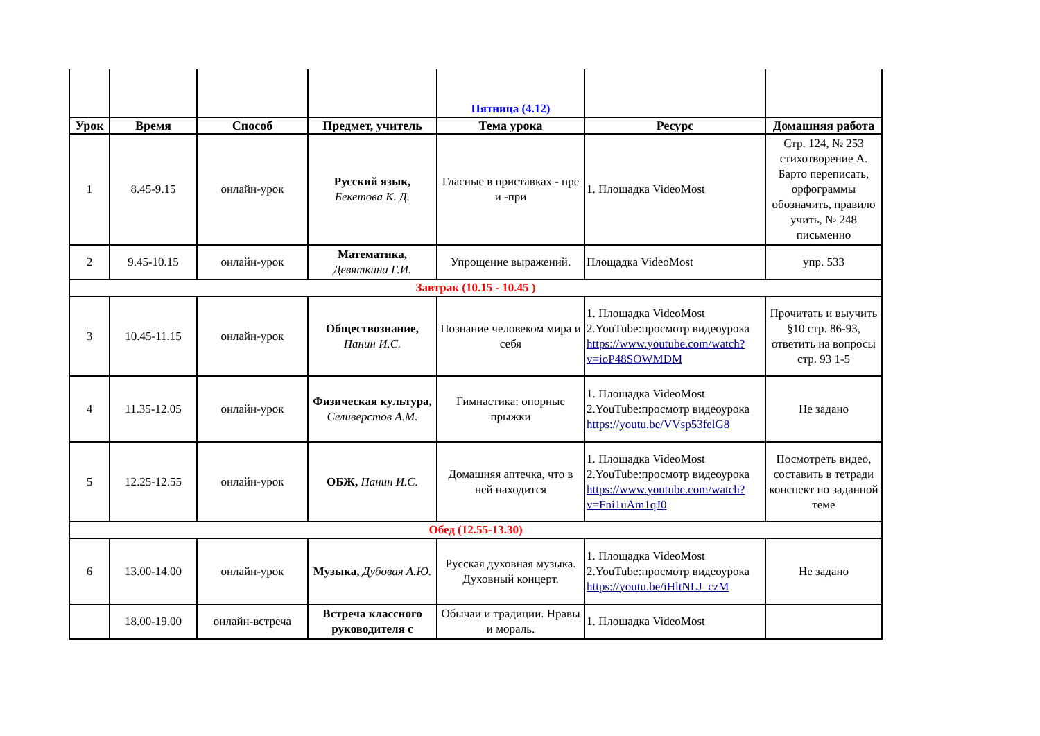| | | | | Пятница (4.12) | | |
| Урок | Время | Способ | Предмет, учитель | Тема урока | Ресурс | Домашняя работа |
| 1 | 8.45-9.15 | онлайн-урок | Русский язык, Бекетова К. Д. | Гласные в приставках - пре и -при | 1. Площадка VideoMost | Стр. 124, № 253 стихотворение А. Барто переписать, орфограммы обозначить, правило учить, № 248 письменно |
| 2 | 9.45-10.15 | онлайн-урок | Математика, Девяткина Г.И. | Упрощение выражений. | Площадка VideoMost | упр. 533 |
| Завтрак (10.15 - 10.45 ) | | | | | | |
| 3 | 10.45-11.15 | онлайн-урок | Обществознание, Панин И.С. | Познание человеком мира и себя | 1. Площадка VideoMost 2.YouTube:просмотр видеоурока https://www.youtube.com/watch?v=ioP48SOWMDM | Прочитать и выучить §10 стр. 86-93, ответить на вопросы стр. 93 1-5 |
| 4 | 11.35-12.05 | онлайн-урок | Физическая культура, Селиверстов А.М. | Гимнастика: опорные прыжки | 1. Площадка VideoMost 2.YouTube:просмотр видеоурока https://youtu.be/VVsp53felG8 | Не задано |
| 5 | 12.25-12.55 | онлайн-урок | ОБЖ, Панин И.С. | Домашняя аптечка, что в ней находится | 1. Площадка VideoMost 2.YouTube:просмотр видеоурока https://www.youtube.com/watch?v=Fni1uAm1qJ0 | Посмотреть видео, составить в тетради конспект по заданной теме |
| Обед (12.55-13.30) | | | | | | |
| 6 | 13.00-14.00 | онлайн-урок | Музыка, Дубовая А.Ю. | Русская духовная музыка. Духовный концерт. | 1. Площадка VideoMost 2.YouTube:просмотр видеоурока https://youtu.be/iHltNLJ_czM | Не задано |
| | 18.00-19.00 | онлайн-встреча | Встреча классного руководителя с | Обычаи и традиции. Нравы и мораль. | 1. Площадка VideoMost | |